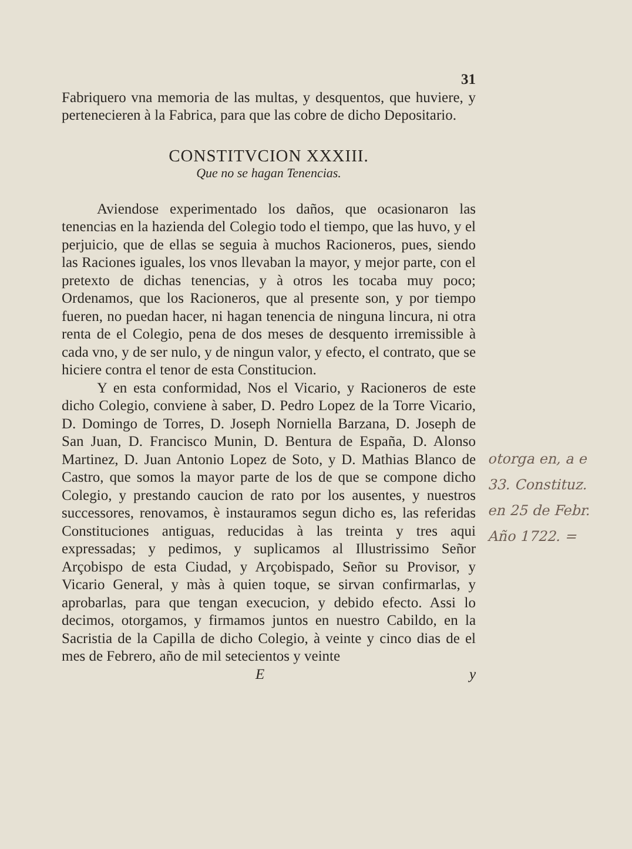31
Fabriquero vna memoria de las multas, y desquentos, que huviere, y pertenecieren à la Fabrica, para que las cobre de dicho Depositario.
CONSTITVCION XXXIII.
Que no se hagan Tenencias.
Aviendose experimentado los daños, que ocasionaron las tenencias en la hazienda del Colegio todo el tiempo, que las huvo, y el perjuicio, que de ellas se seguia à muchos Racioneros, pues, siendo las Raciones iguales, los vnos llevaban la mayor, y mejor parte, con el pretexto de dichas tenencias, y à otros les tocaba muy poco; Ordenamos, que los Racioneros, que al presente son, y por tiempo fueren, no puedan hacer, ni hagan tenencia de ninguna lincura, ni otra renta de el Colegio, pena de dos meses de desquento irremissible à cada vno, y de ser nulo, y de ningun valor, y efecto, el contrato, que se hiciere contra el tenor de esta Constitucion.
Y en esta conformidad, Nos el Vicario, y Racioneros de este dicho Colegio, conviene à saber, D. Pedro Lopez de la Torre Vicario, D. Domingo de Torres, D. Joseph Norniella Barzana, D. Joseph de San Juan, D. Francisco Munin, D. Bentura de España, D. Alonso Martinez, D. Juan Antonio Lopez de Soto, y D. Mathias Blanco de Castro, que somos la mayor parte de los de que se compone dicho Colegio, y prestando caucion de rato por los ausentes, y nuestros successores, renovamos, è instauramos segun dicho es, las referidas Constituciones antiguas, reducidas à las treinta y tres aqui expressadas; y pedimos, y suplicamos al Illustrissimo Señor Arçobispo de esta Ciudad, y Arçobispado, Señor su Provisor, y Vicario General, y màs à quien toque, se sirvan confirmarlas, y aprobarlas, para que tengan execucion, y debido efecto. Assi lo decimos, otorgamos, y firmamos juntos en nuestro Cabildo, en la Sacristia de la Capilla de dicho Colegio, à veinte y cinco dias de el mes de Febrero, año de mil setecientos y veinte
E y
otorga en, a e
33. Constituz.
en 25 de Febr.
Año 1722. =